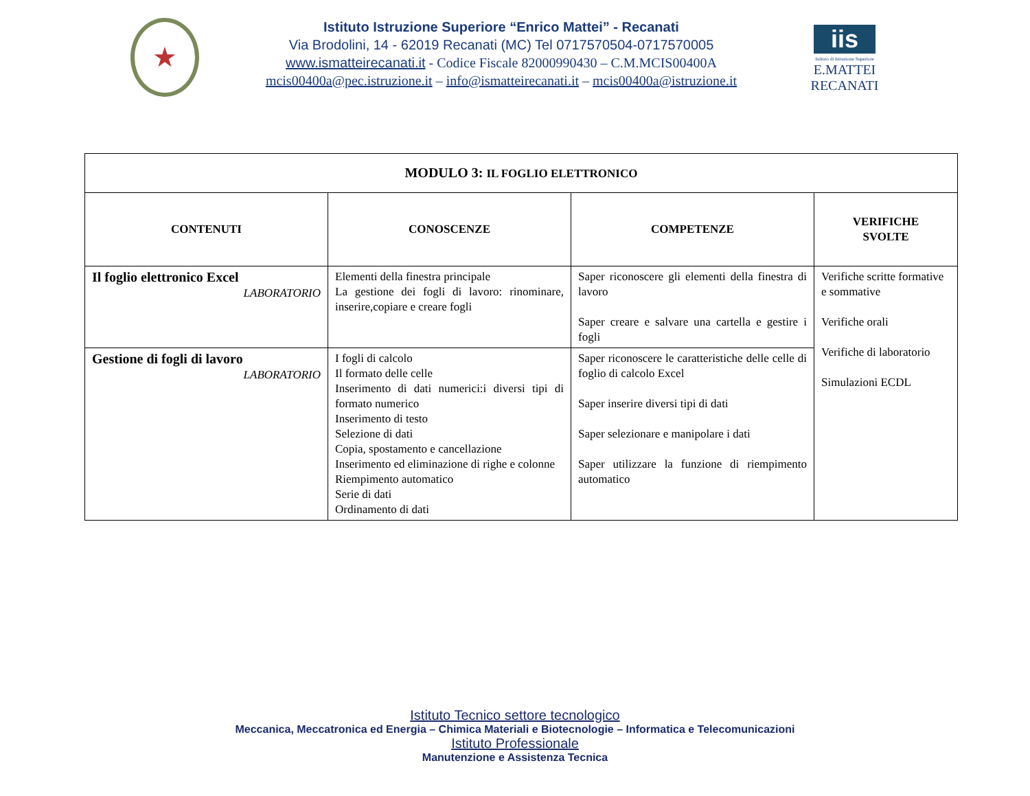★
Istituto Istruzione Superiore “Enrico Mattei” - Recanati
Via Brodolini, 14 - 62019 Recanati (MC) Tel 0717570504-0717570005
www.ismatteirecanati.it - Codice Fiscale 82000990430 – C.M.MCIS00400A
mcis00400a@pec.istruzione.it – info@ismatteirecanati.it – mcis00400a@istruzione.it
iis
Istituto di Istruzione Superiore
E.MATTEI RECANATI
| MODULO 3: IL FOGLIO ELETTRONICO | | | |
| --- | --- | --- | --- |
| CONTENUTI | CONOSCENZE | COMPETENZE | VERIFICHE SVOLTE |
| Il foglio elettronico Excel LABORATORIO | Elementi della finestra principale La gestione dei fogli di lavoro: rinominare, inserire,copiare e creare fogli | Saper riconoscere gli elementi della finestra di lavoro Saper creare e salvare una cartella e gestire i fogli | Verifiche scritte formative e sommative Verifiche orali Verifiche di laboratorio Simulazioni ECDL |
| Gestione di fogli di lavoro LABORATORIO | I fogli di calcolo Il formato delle celle Inserimento di dati numerici:i diversi tipi di formato numerico Inserimento di testo Selezione di dati Copia, spostamento e cancellazione Inserimento ed eliminazione di righe e colonne Riempimento automatico Serie di dati Ordinamento di dati | Saper riconoscere le caratteristiche delle celle di foglio di calcolo Excel Saper inserire diversi tipi di dati Saper selezionare e manipolare i dati Saper utilizzare la funzione di riempimento automatico | |
Istituto Tecnico settore tecnologico
Meccanica, Meccatronica ed Energia – Chimica Materiali e Biotecnologie – Informatica e Telecomunicazioni
Istituto Professionale
Manutenzione e Assistenza Tecnica